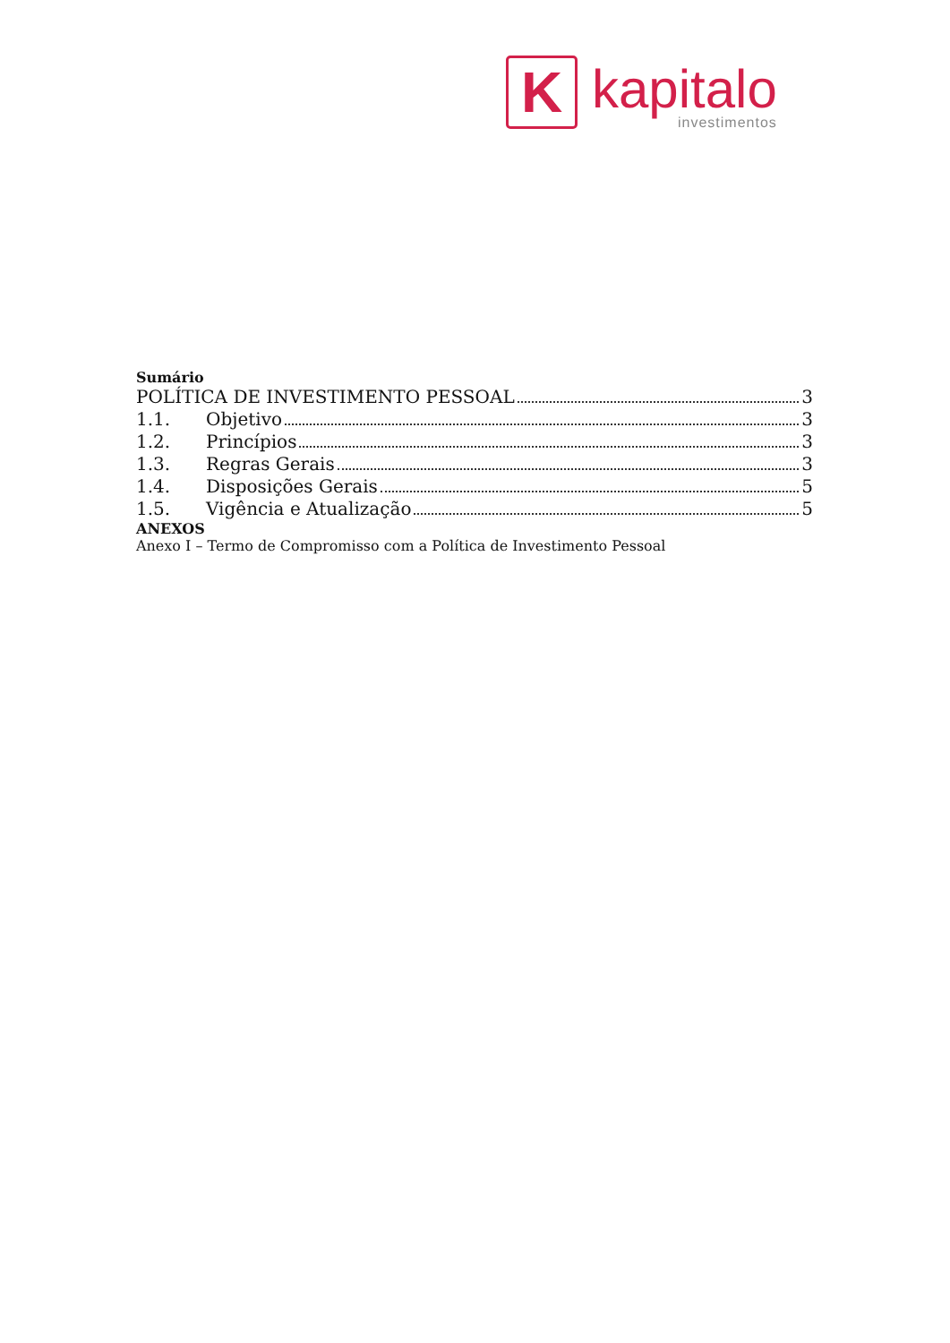K
kapitalo
investimentos
Sumário
POLÍTICA DE INVESTIMENTO PESSOAL 3
1.1. Objetivo 3
1.2. Princípios 3
1.3. Regras Gerais 3
1.4. Disposições Gerais 5
1.5. Vigência e Atualização 5
ANEXOS
Anexo I – Termo de Compromisso com a Política de Investimento Pessoal